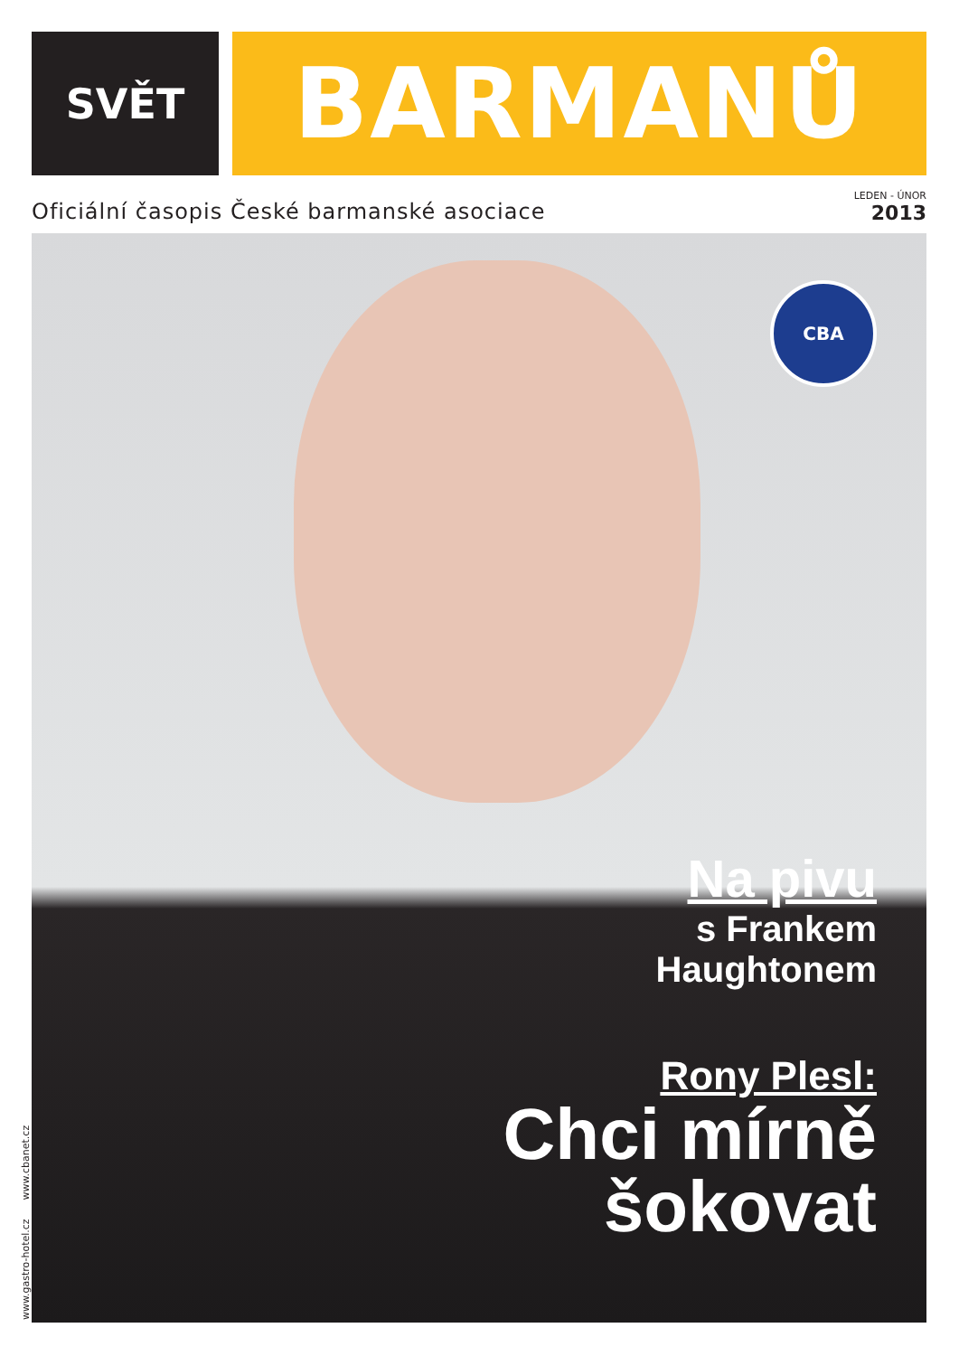SVĚT
BARMANŮ
Oficiální časopis České barmanské asociace
LEDEN - ÚNOR
2013
CBA
Na pivu
s Frankem
Haughtonem
Rony Plesl:
Chci mírně
šokovat
www.gastro-hotel.cz www.cbanet.cz